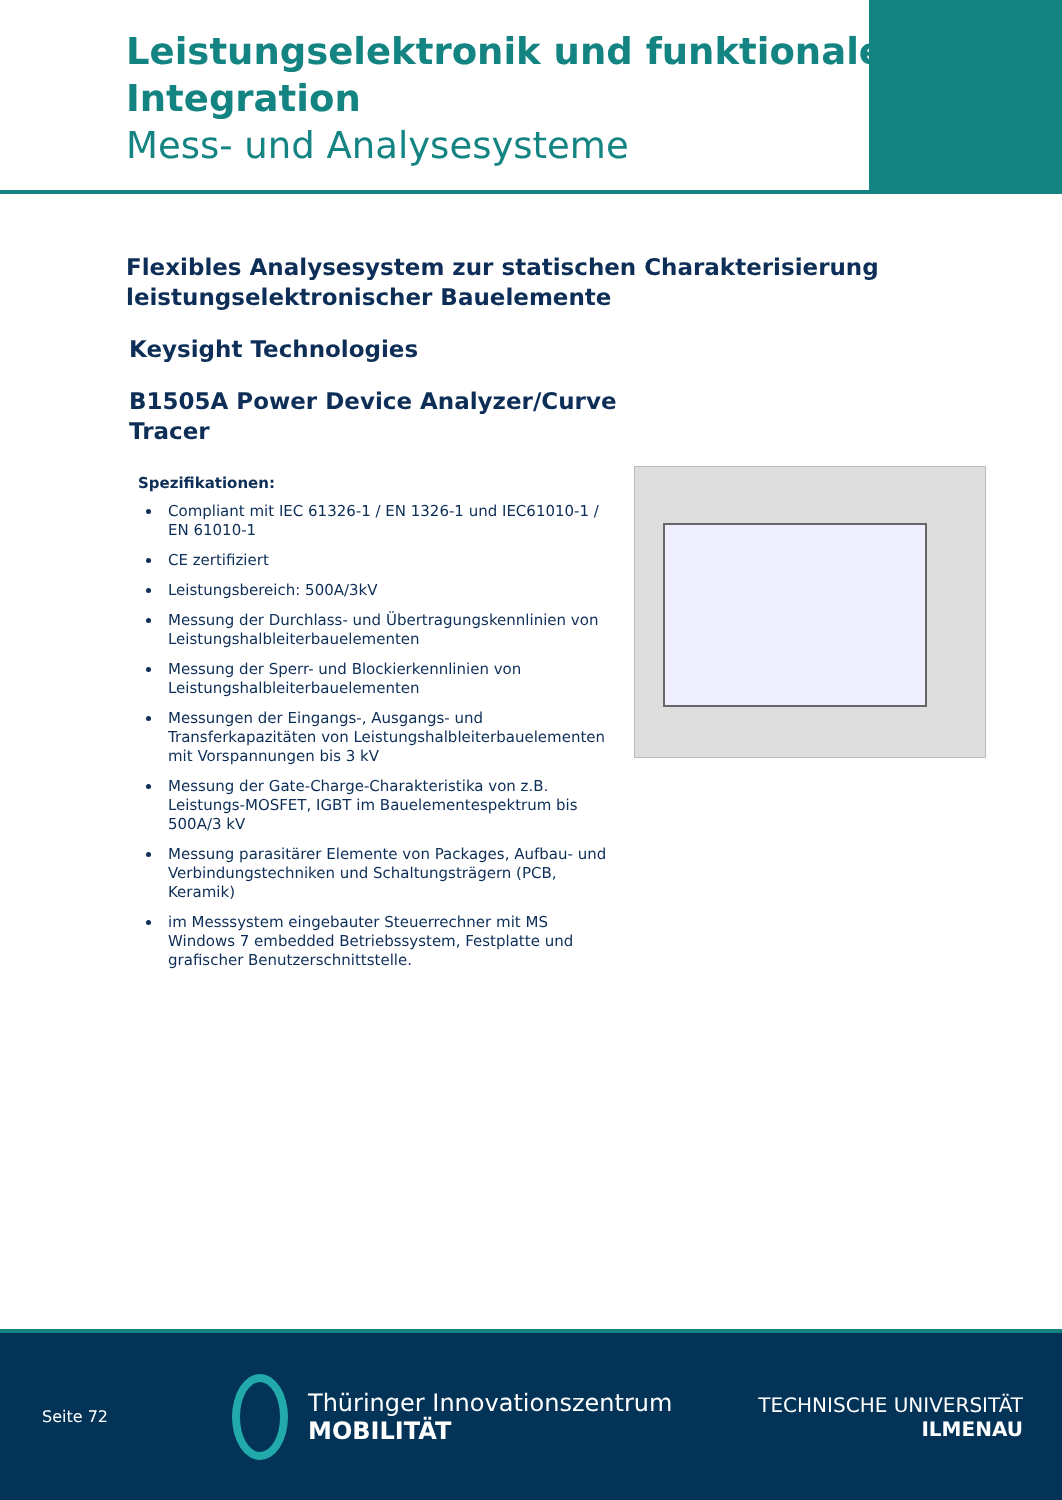Leistungselektronik und funktionale
Integration
Mess- und Analysesysteme
Flexibles Analysesystem zur statischen Charakterisierung
leistungselektronischer Bauelemente
Keysight Technologies
B1505A Power Device Analyzer/Curve
Tracer
Spezifikationen:
Compliant mit IEC 61326-1 / EN 1326-1 und IEC61010-1 / EN 61010-1
CE zertifiziert
Leistungsbereich: 500A/3kV
Messung der Durchlass- und Übertragungskennlinien von Leistungshalbleiterbauelementen
Messung der Sperr- und Blockierkennlinien von Leistungshalbleiterbauelementen
Messungen der Eingangs-, Ausgangs- und Transferkapazitäten von Leistungshalbleiterbauelementen mit Vorspannungen bis 3 kV
Messung der Gate-Charge-Charakteristika von z.B. Leistungs-MOSFET, IGBT im Bauelementespektrum bis 500A/3 kV
Messung parasitärer Elemente von Packages, Aufbau- und Verbindungstechniken und Schaltungsträgern (PCB, Keramik)
im Messsystem eingebauter Steuerrechner mit MS Windows 7 embedded Betriebssystem, Festplatte und grafischer Benutzerschnittstelle.
Seite 72
Thüringer Innovationszentrum
MOBILITÄT
TECHNISCHE UNIVERSITÄT
ILMENAU